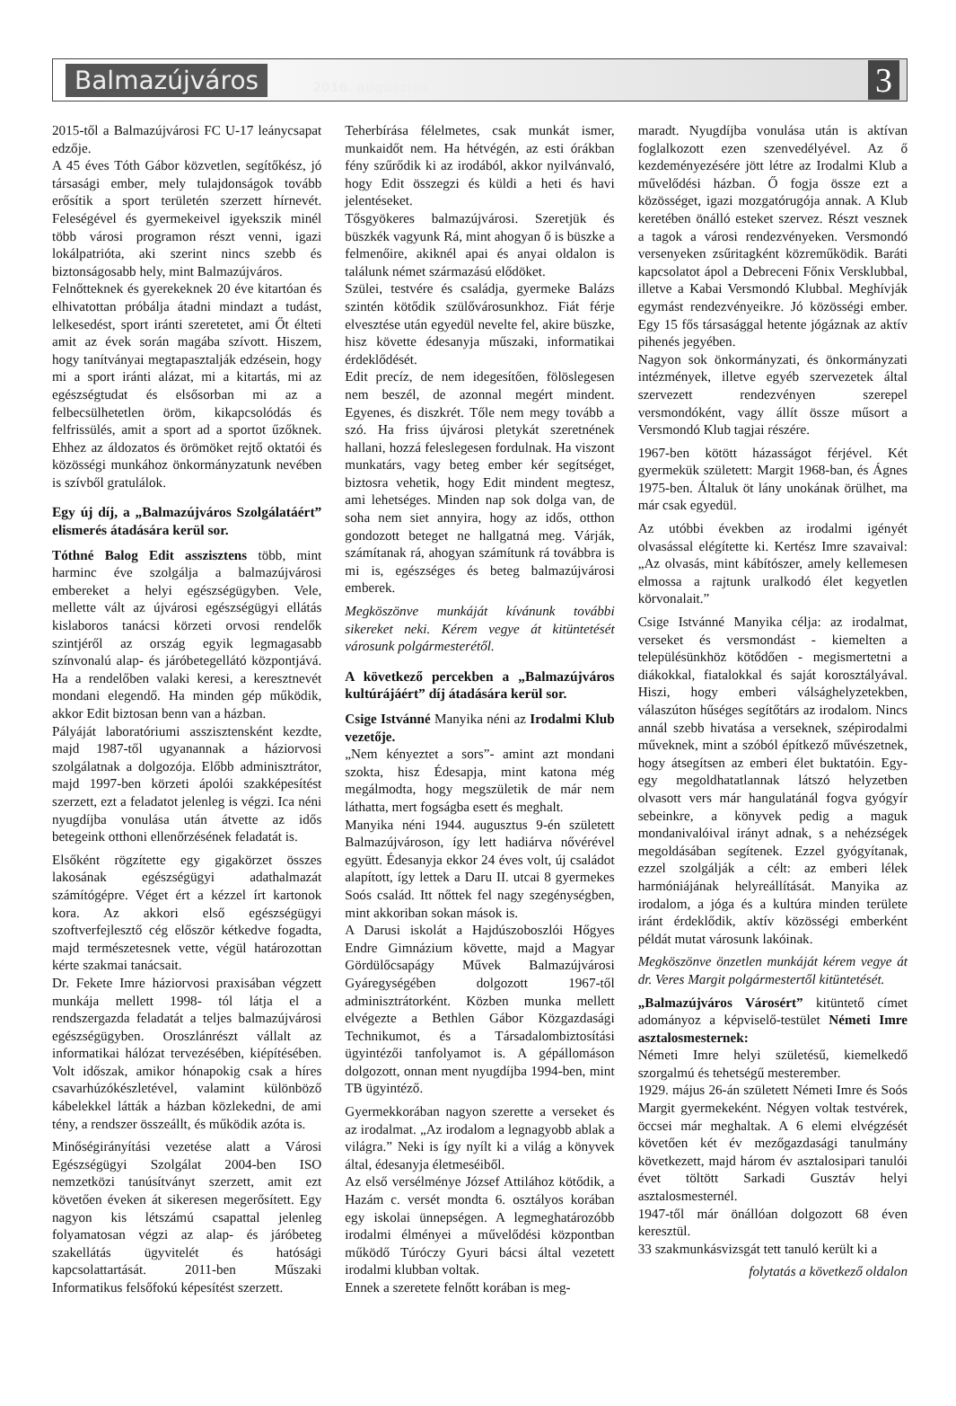Balmazújváros 2016. augusztus 3
2015-től a Balmazújvárosi FC U-17 leánycsapat edzője.
A 45 éves Tóth Gábor közvetlen, segítőkész, jó társasági ember, mely tulajdonságok tovább erősítik a sport területén szerzett hírnevét. Feleségével és gyermekeivel igyekszik minél több városi programon részt venni, igazi lokálpatrióta, aki szerint nincs szebb és biztonságosabb hely, mint Balmazújváros.
Felnőtteknek és gyerekeknek 20 éve kitartóan és elhivatottan próbálja átadni mindazt a tudást, lelkesedést, sport iránti szeretetet, ami Őt élteti amit az évek során magába szívott. Hiszem, hogy tanítványai megtapasztalják edzésein, hogy mi a sport iránti alázat, mi a kitartás, mi az egészségtudat és elsősorban mi az a felbecsülhetetlen öröm, kikapcsolódás és felfrissülés, amit a sport ad a sportot űzőknek. Ehhez az áldozatos és örömöket rejtő oktatói és közösségi munkához önkormányzatunk nevében is szívből gratulálok.
Egy új díj, a „Balmazújváros Szolgálatáért” elismerés átadására kerül sor.
Tóthné Balog Edit asszisztens több, mint harminc éve szolgálja a balmazújvárosi embereket a helyi egészségügyben. Vele, mellette vált az újvárosi egészségügyi ellátás kislaboros tanácsi körzeti orvosi rendelők szintjéről az ország egyik legmagasabb színvonalú alap- és járóbetegellátó központjává. Ha a rendelőben valaki keresi, a keresztnevét mondani elegendő. Ha minden gép működik, akkor Edit biztosan benn van a házban.
Pályáját laboratóriumi asszisztensként kezdte, majd 1987-től ugyanannak a háziorvosi szolgálatnak a dolgozója. Előbb adminisztrátor, majd 1997-ben körzeti ápolói szakképesítést szerzett, ezt a feladatot jelenleg is végzi. Ica néni nyugdíjba vonulása után átvette az idős betegeink otthoni ellenőrzésének feladatát is.
Elsőként rögzítette egy gigakörzet összes lakosának egészségügyi adathalmazát számítógépre. Véget ért a kézzel írt kartonok kora. Az akkori első egészségügyi szoftverfejlesztő cég először kétkedve fogadta, majd természetesnek vette, végül határozottan kérte szakmai tanácsait.
Dr. Fekete Imre háziorvosi praxisában végzett munkája mellett 1998- tól látja el a rendszergazda feladatát a teljes balmazújvárosi egészségügyben. Oroszlánrészt vállalt az informatikai hálózat tervezésében, kiépítésében. Volt időszak, amikor hónapokig csak a híres csavarhúzókészletével, valamint különböző kábelekkel látták a házban közlekedni, de ami tény, a rendszer összeállt, és működik azóta is.
Minőségirányítási vezetése alatt a Városi Egészségügyi Szolgálat 2004-ben ISO nemzetközi tanúsítványt szerzett, amit ezt követően éveken át sikeresen megerősített. Egy nagyon kis létszámú csapattal jelenleg folyamatosan végzi az alap- és járóbeteg szakellátás ügyvitelét és hatósági kapcsolattartását. 2011-ben Műszaki Informatikus felsőfokú képesítést szerzett.
Teherbírása félelmetes, csak munkát ismer, munkaidőt nem. Ha hétvégén, az esti órákban fény szűrődik ki az irodából, akkor nyilvánvaló, hogy Edit összegzi és küldi a heti és havi jelentéseket.
Tősgyökeres balmazújvárosi. Szeretjük és büszkék vagyunk Rá, mint ahogyan ő is büszke a felmenőire, akiknél apai és anyai oldalon is találunk német származású elődöket.
Szülei, testvére és családja, gyermeke Balázs szintén kötődik szülővárosunkhoz. Fiát férje elvesztése után egyedül nevelte fel, akire büszke, hisz követte édesanyja műszaki, informatikai érdeklődését.
Edit precíz, de nem idegesítően, fölöslegesen nem beszél, de azonnal megért mindent. Egyenes, és diszkrét. Tőle nem megy tovább a szó. Ha friss újvárosi pletykát szeretnének hallani, hozzá feleslegesen fordulnak. Ha viszont munkatárs, vagy beteg ember kér segítséget, biztosra vehetik, hogy Edit mindent megtesz, ami lehetséges. Minden nap sok dolga van, de soha nem siet annyira, hogy az idős, otthon gondozott beteget ne hallgatná meg. Várják, számítanak rá, ahogyan számítunk rá továbbra is mi is, egészséges és beteg balmazújvárosi emberek.
Megköszönve munkáját kívánunk további sikereket neki. Kérem vegye át kitüntetését városunk polgármesterétől.
A következő percekben a „Balmazújváros kultúrájáért” díj átadására kerül sor.
Csige Istvánné Manyika néni az Irodalmi Klub vezetője.
„Nem kényeztet a sors”- amint azt mondani szokta, hisz Édesapja, mint katona még megálmodta, hogy megszületik de már nem láthatta, mert fogságba esett és meghalt.
Manyika néni 1944. augusztus 9-én született Balmazújvároson, így lett hadiárva nővérével együtt. Édesanyja ekkor 24 éves volt, új családot alapított, így lettek a Daru II. utcai 8 gyermekes Soós család. Itt nőttek fel nagy szegénységben, mint akkoriban sokan mások is.
A Darusi iskolát a Hajdúszoboszlói Hőgyes Endre Gimnázium követte, majd a Magyar Gördülőcsapágy Művek Balmazújvárosi Gyáregységében dolgozott 1967-től adminisztrátorként. Közben munka mellett elvégezte a Bethlen Gábor Közgazdasági Technikumot, és a Társadalombiztosítási ügyintézői tanfolyamot is. A gépállomáson dolgozott, onnan ment nyugdíjba 1994-ben, mint TB ügyintéző.
Gyermekkorában nagyon szerette a verseket és az irodalmat. „Az irodalom a legnagyobb ablak a világra.” Neki is így nyílt ki a világ a könyvek által, édesanyja életmeséiből.
Az első versélménye József Attilához kötődik, a Hazám c. versét mondta 6. osztályos korában egy iskolai ünnepségen. A legmeghatározóbb irodalmi élményei a művelődési központban működő Túróczy Gyuri bácsi által vezetett irodalmi klubban voltak.
Ennek a szeretete felnőtt korában is meg-
maradt. Nyugdíjba vonulása után is aktívan foglalkozott ezen szenvedélyével. Az ő kezdeményezésére jött létre az Irodalmi Klub a művelődési házban. Ő fogja össze ezt a közösséget, igazi mozgatórugója annak. A Klub keretében önálló esteket szervez. Részt vesznek a tagok a városi rendezvényeken. Versmondó versenyeken zsűritagként közreműködik. Baráti kapcsolatot ápol a Debreceni Főnix Versklubbal, illetve a Kabai Versmondó Klubbal. Meghívják egymást rendezvényeikre. Jó közösségi ember. Egy 15 fős társasággal hetente jógáznak az aktív pihenés jegyében.
Nagyon sok önkormányzati, és önkormányzati intézmények, illetve egyéb szervezetek által szervezett rendezvényen szerepel versmondóként, vagy állít össze műsort a Versmondó Klub tagjai részére.
1967-ben kötött házasságot férjével. Két gyermekük született: Margit 1968-ban, és Ágnes 1975-ben. Általuk öt lány unokának örülhet, ma már csak egyedül.
Az utóbbi években az irodalmi igényét olvasással elégítette ki. Kertész Imre szavaival: „Az olvasás, mint kábítószer, amely kellemesen elmossa a rajtunk uralkodó élet kegyetlen körvonalait.”
Csige Istvánné Manyika célja: az irodalmat, verseket és versmondást - kiemelten a településünkhöz kötődően - megismertetni a diákokkal, fiatalokkal és saját korosztályával. Hiszi, hogy emberi válsághelyzetekben, válaszúton hűséges segítőtárs az irodalom. Nincs annál szebb hivatása a verseknek, szépirodalmi műveknek, mint a szóból építkező művészetnek, hogy átsegítsen az emberi élet buktatóin. Egy-egy megoldhatatlannak látszó helyzetben olvasott vers már hangulatánál fogva gyógyír sebeinkre, a könyvek pedig a maguk mondanivalóival irányt adnak, s a nehézségek megoldásában segítenek. Ezzel gyógyítanak, ezzel szolgálják a célt: az emberi lélek harmóniájának helyreállítását. Manyika az irodalom, a jóga és a kultúra minden területe iránt érdeklődik, aktív közösségi emberként példát mutat városunk lakóinak.
Megköszönve önzetlen munkáját kérem vegye át dr. Veres Margit polgármestertől kitüntetését.
„Balmazújváros Városért” kitüntető címet adományoz a képviselő-testület Németi Imre asztalosmesternek:
Németi Imre helyi születésű, kiemelkedő szorgalmú és tehetségű mesterember.
1929. május 26-án született Németi Imre és Soós Margit gyermekeként. Négyen voltak testvérek, öccsei már meghaltak. A 6 elemi elvégzését követően két év mezőgazdasági tanulmány következett, majd három év asztalosipari tanulói évet töltött Sarkadi Gusztáv helyi asztalosmesternél.
1947-től már önállóan dolgozott 68 éven keresztül.
33 szakmunkásvizsgát tett tanuló került ki a
folytatás a következő oldalon